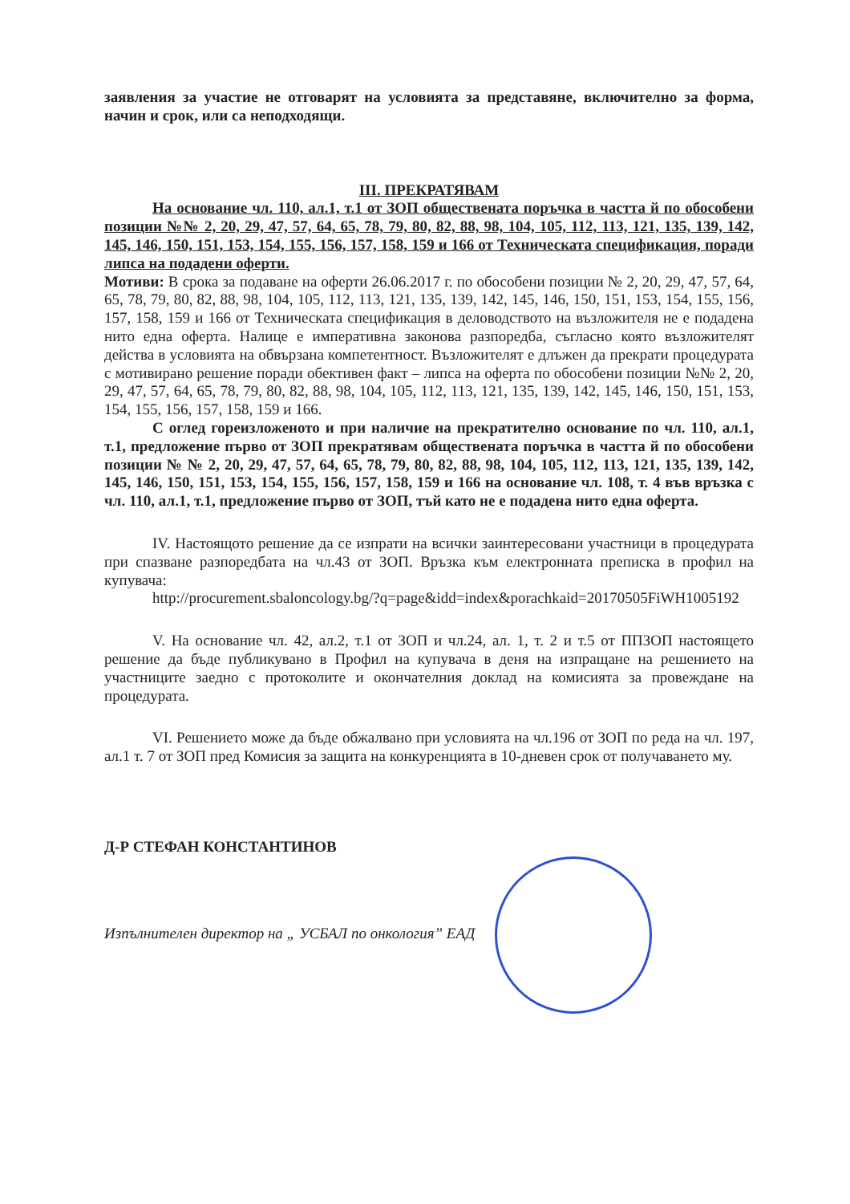заявления за участие не отговарят на условията за представяне, включително за форма, начин и срок, или са неподходящи.
III. ПРЕКРАТЯВАМ
На основание чл. 110, ал.1, т.1 от ЗОП обществената поръчка в частта й по обособени позиции №№ 2, 20, 29, 47, 57, 64, 65, 78, 79, 80, 82, 88, 98, 104, 105, 112, 113, 121, 135, 139, 142, 145, 146, 150, 151, 153, 154, 155, 156, 157, 158, 159 и 166 от Техническата спецификация, поради липса на подадени оферти.
Мотиви: В срока за подаване на оферти 26.06.2017 г. по обособени позиции № 2, 20, 29, 47, 57, 64, 65, 78, 79, 80, 82, 88, 98, 104, 105, 112, 113, 121, 135, 139, 142, 145, 146, 150, 151, 153, 154, 155, 156, 157, 158, 159 и 166 от Техническата спецификация в деловодството на възложителя не е подадена нито една оферта. Налице е императивна законова разпоредба, съгласно която възложителят действа в условията на обвързана компетентност. Възложителят е длъжен да прекрати процедурата с мотивирано решение поради обективен факт – липса на оферта по обособени позиции №№ 2, 20, 29, 47, 57, 64, 65, 78, 79, 80, 82, 88, 98, 104, 105, 112, 113, 121, 135, 139, 142, 145, 146, 150, 151, 153, 154, 155, 156, 157, 158, 159 и 166.
С оглед гореизложеното и при наличие на прекратително основание по чл. 110, ал.1, т.1, предложение първо от ЗОП прекратявам обществената поръчка в частта й по обособени позиции № № 2, 20, 29, 47, 57, 64, 65, 78, 79, 80, 82, 88, 98, 104, 105, 112, 113, 121, 135, 139, 142, 145, 146, 150, 151, 153, 154, 155, 156, 157, 158, 159 и 166 на основание чл. 108, т. 4 във връзка с чл. 110, ал.1, т.1, предложение първо от ЗОП, тъй като не е подадена нито една оферта.
IV. Настоящото решение да се изпрати на всички заинтересовани участници в процедурата при спазване разпоредбата на чл.43 от ЗОП. Връзка към електронната преписка в профил на купувача:
http://procurement.sbaloncology.bg/?q=page&idd=index&porachkaid=20170505FiWH1005192
V. На основание чл. 42, ал.2, т.1 от ЗОП и чл.24, ал. 1, т. 2 и т.5 от ППЗОП настоящето решение да бъде публикувано в Профил на купувача в деня на изпращане на решението на участниците заедно с протоколите и окончателния доклад на комисията за провеждане на процедурата.
VI. Решението може да бъде обжалвано при условията на чл.196 от ЗОП по реда на чл. 197, ал.1 т. 7 от ЗОП пред Комисия за защита на конкуренцията в 10-дневен срок от получаването му.
Д-Р СТЕФАН КОНСТАНТИНОВ
Изпълнителен директор на „ УСБАЛ по онкология” ЕАД